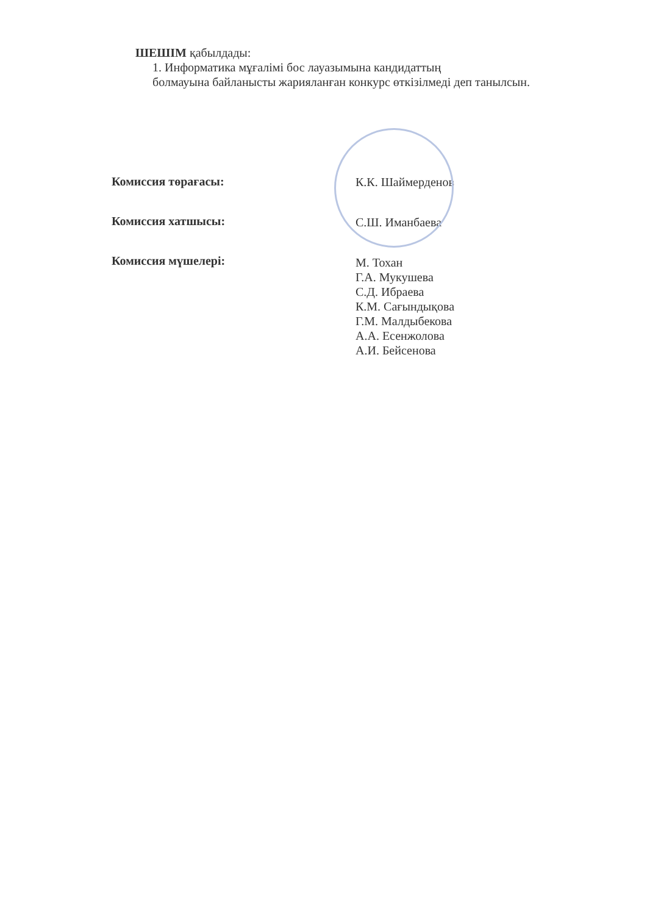ШЕШІМ қабылдады:
1. Информатика мұғалімі бос лауазымына кандидаттың
болмауына байланысты жарияланған конкурс өткізілмеді деп танылсын.
Комиссия төрағасы:
Комиссия хатшысы:
Комиссия мүшелері:
К.К. Шаймерденов
С.Ш. Иманбаева
М. Тохан
Г.А. Мукушева
С.Д. Ибраева
К.М. Сағындықова
Г.М. Малдыбекова
А.А. Есенжолова
А.И. Бейсенова